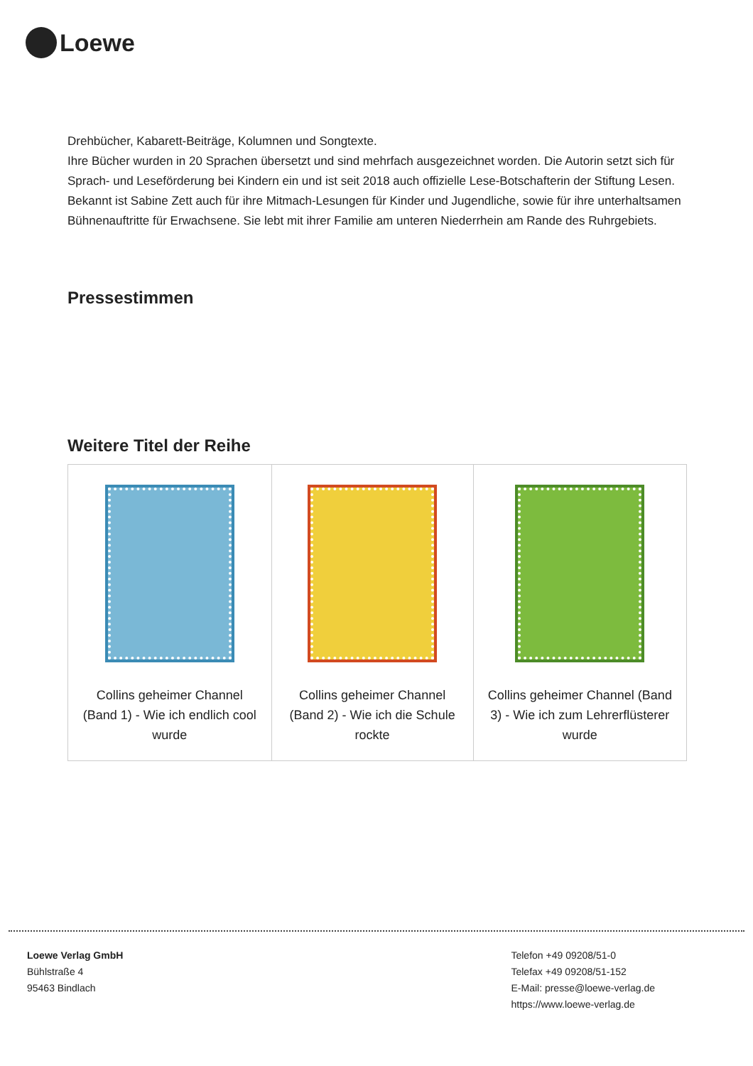Loewe
Drehbücher, Kabarett-Beiträge, Kolumnen und Songtexte.
Ihre Bücher wurden in 20 Sprachen übersetzt und sind mehrfach ausgezeichnet worden. Die Autorin setzt sich für Sprach- und Leseförderung bei Kindern ein und ist seit 2018 auch offizielle Lese-Botschafterin der Stiftung Lesen.
Bekannt ist Sabine Zett auch für ihre Mitmach-Lesungen für Kinder und Jugendliche, sowie für ihre unterhaltsamen Bühnenauftritte für Erwachsene. Sie lebt mit ihrer Familie am unteren Niederrhein am Rande des Ruhrgebiets.
Pressestimmen
Weitere Titel der Reihe
| Collins geheimer Channel (Band 1) - Wie ich endlich cool wurde | Collins geheimer Channel (Band 2) - Wie ich die Schule rockte | Collins geheimer Channel (Band 3) - Wie ich zum Lehrerflüsterer wurde |
Loewe Verlag GmbH
Bühlstraße 4
95463 Bindlach
Telefon +49 09208/51-0
Telefax +49 09208/51-152
E-Mail: presse@loewe-verlag.de
https://www.loewe-verlag.de